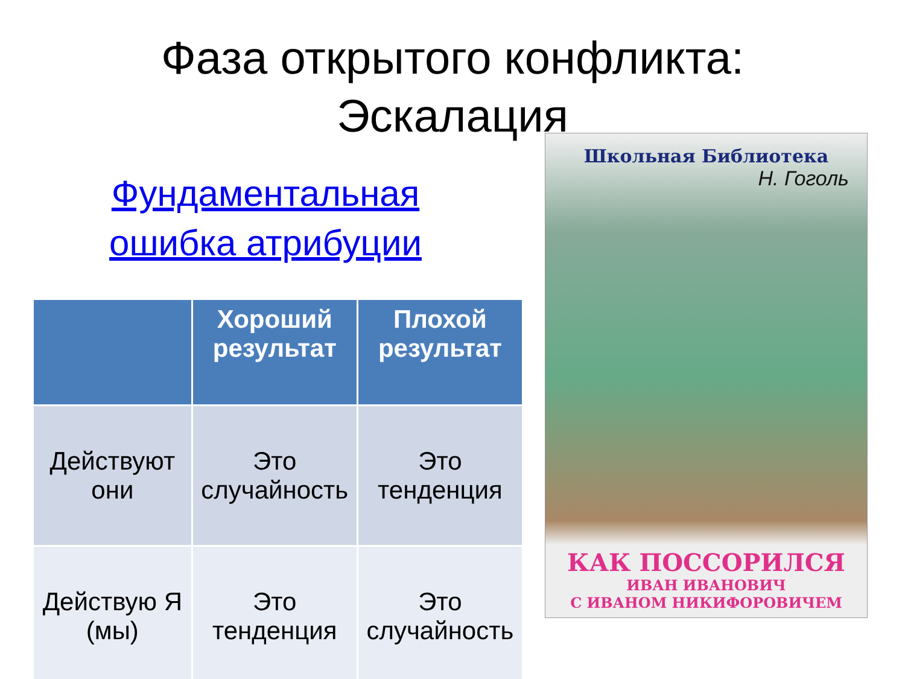Фаза открытого конфликта:
Эскалация
Фундаментальная
ошибка атрибуции
| | Хороший результат | Плохой результат |
| --- | --- | --- |
| Действуют они | Это случайность | Это тенденция |
| Действую Я (мы) | Это тенденция | Это случайность |
Школьная Библиотека
Н. Гоголь
КАК ПОССОРИЛСЯ
ИВАН ИВАНОВИЧ
С ИВАНОМ НИКИФОРОВИЧЕМ